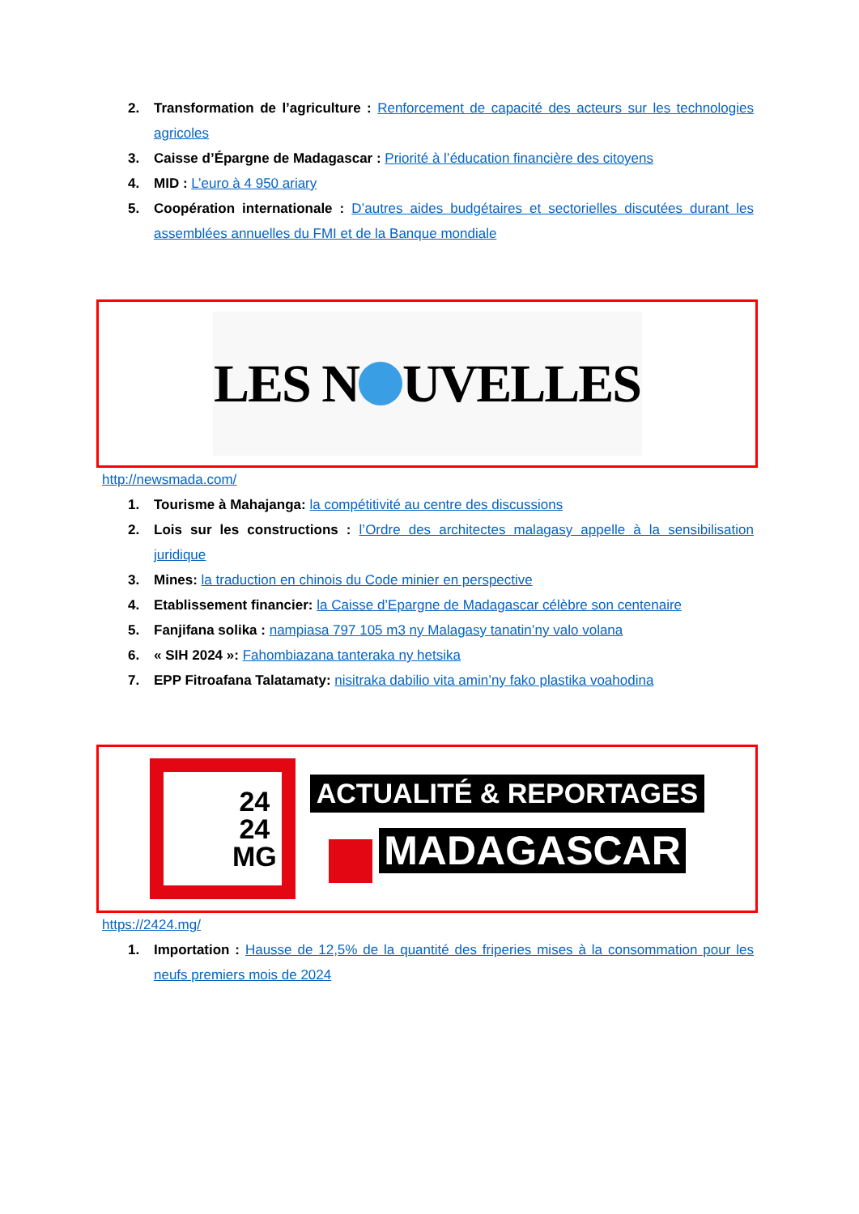2. Transformation de l’agriculture : Renforcement de capacité des acteurs sur les technologies agricoles
3. Caisse d’Épargne de Madagascar : Priorité à l’éducation financière des citoyens
4. MID : L’euro à 4 950 ariary
5. Coopération internationale : D’autres aides budgétaires et sectorielles discutées durant les assemblées annuelles du FMI et de la Banque mondiale
LES N UVELLES
http://newsmada.com/
1. Tourisme à Mahajanga: la compétitivité au centre des discussions
2. Lois sur les constructions : l’Ordre des architectes malagasy appelle à la sensibilisation juridique
3. Mines: la traduction en chinois du Code minier en perspective
4. Etablissement financier: la Caisse d’Epargne de Madagascar célèbre son centenaire
5. Fanjifana solika : nampiasa 797 105 m3 ny Malagasy tanatin’ny valo volana
6. « SIH 2024 »: Fahombiazana tanteraka ny hetsika
7. EPP Fitroafana Talatamaty: nisitraka dabilio vita amin’ny fako plastika voahodina
24
24
MG
ACTUALITÉ & REPORTAGES
MADAGASCAR
https://2424.mg/
1. Importation : Hausse de 12,5% de la quantité des friperies mises à la consommation pour les neufs premiers mois de 2024